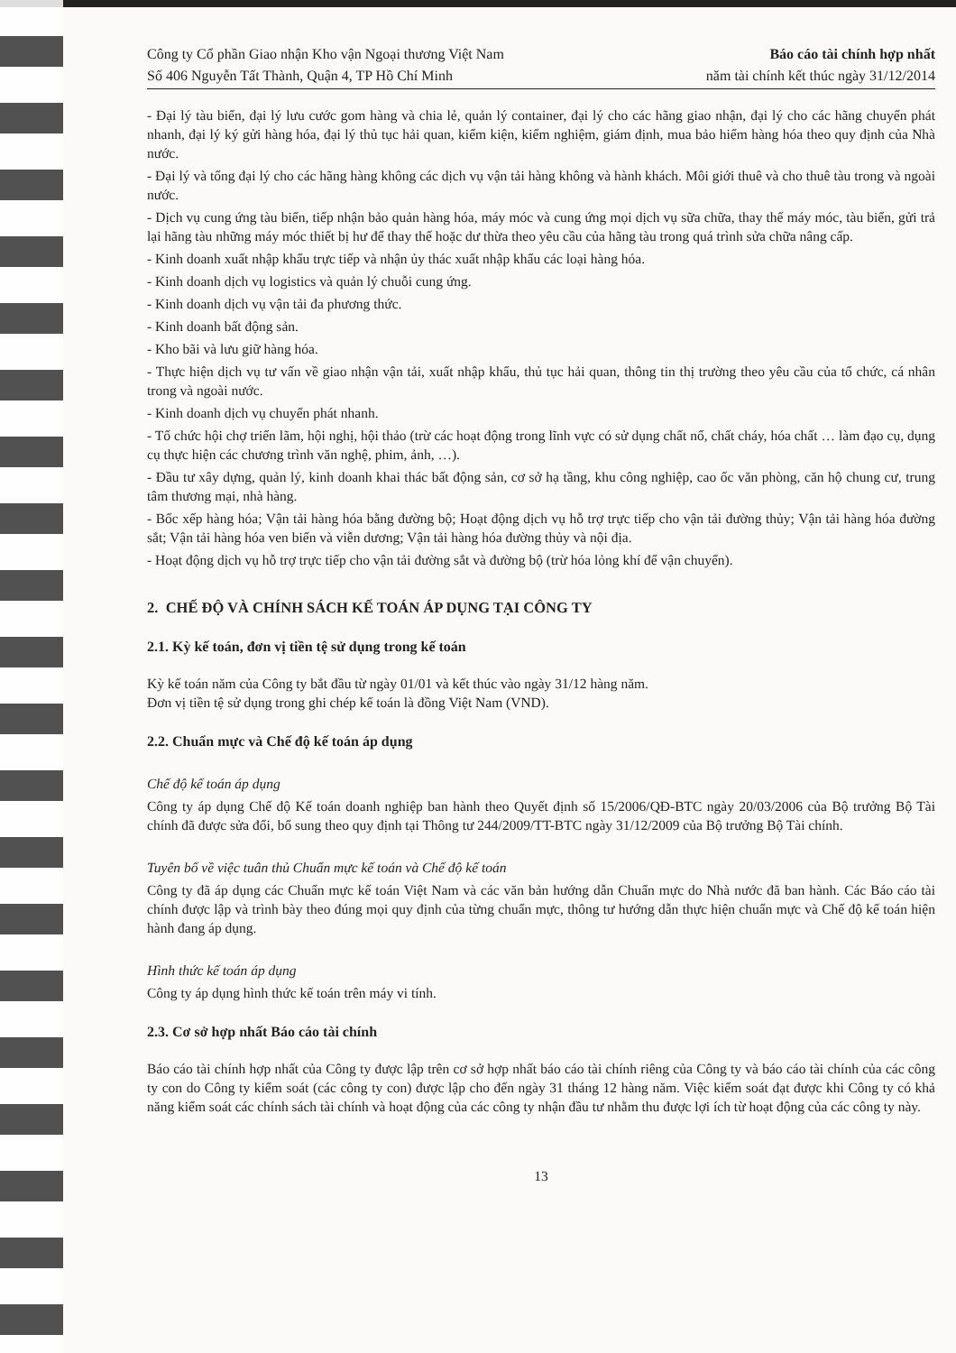Công ty Cổ phần Giao nhận Kho vận Ngoại thương Việt Nam
Số 406 Nguyễn Tất Thành, Quận 4, TP Hồ Chí Minh
Báo cáo tài chính hợp nhất
năm tài chính kết thúc ngày 31/12/2014
- Đại lý tàu biển, đại lý lưu cước gom hàng và chia lẻ, quản lý container, đại lý cho các hãng giao nhận, đại lý cho các hãng chuyển phát nhanh, đại lý ký gửi hàng hóa, đại lý thủ tục hải quan, kiểm kiện, kiểm nghiệm, giám định, mua bảo hiểm hàng hóa theo quy định của Nhà nước.
- Đại lý và tổng đại lý cho các hãng hàng không các dịch vụ vận tải hàng không và hành khách. Môi giới thuê và cho thuê tàu trong và ngoài nước.
- Dịch vụ cung ứng tàu biển, tiếp nhận bảo quản hàng hóa, máy móc và cung ứng mọi dịch vụ sữa chữa, thay thế máy móc, tàu biển, gửi trả lại hãng tàu những máy móc thiết bị hư để thay thế hoặc dư thừa theo yêu cầu của hãng tàu trong quá trình sửa chữa nâng cấp.
- Kinh doanh xuất nhập khẩu trực tiếp và nhận ủy thác xuất nhập khẩu các loại hàng hóa.
- Kinh doanh dịch vụ logistics và quản lý chuỗi cung ứng.
- Kinh doanh dịch vụ vận tải đa phương thức.
- Kinh doanh bất động sản.
- Kho bãi và lưu giữ hàng hóa.
- Thực hiện dịch vụ tư vấn về giao nhận vận tải, xuất nhập khẩu, thủ tục hải quan, thông tin thị trường theo yêu cầu của tổ chức, cá nhân trong và ngoài nước.
- Kinh doanh dịch vụ chuyển phát nhanh.
- Tổ chức hội chợ triển lãm, hội nghị, hội thảo (trừ các hoạt động trong lĩnh vực có sử dụng chất nổ, chất cháy, hóa chất … làm đạo cụ, dụng cụ thực hiện các chương trình văn nghệ, phim, ảnh, …).
- Đầu tư xây dựng, quản lý, kinh doanh khai thác bất động sản, cơ sở hạ tầng, khu công nghiệp, cao ốc văn phòng, căn hộ chung cư, trung tâm thương mại, nhà hàng.
- Bốc xếp hàng hóa; Vận tải hàng hóa bằng đường bộ; Hoạt động dịch vụ hỗ trợ trực tiếp cho vận tải đường thủy; Vận tải hàng hóa đường sắt; Vận tải hàng hóa ven biển và viễn dương; Vận tải hàng hóa đường thủy và nội địa.
- Hoạt động dịch vụ hỗ trợ trực tiếp cho vận tải đường sắt và đường bộ (trừ hóa lỏng khí để vận chuyển).
2. CHẾ ĐỘ VÀ CHÍNH SÁCH KẾ TOÁN ÁP DỤNG TẠI CÔNG TY
2.1. Kỳ kế toán, đơn vị tiền tệ sử dụng trong kế toán
Kỳ kế toán năm của Công ty bắt đầu từ ngày 01/01 và kết thúc vào ngày 31/12 hàng năm.
Đơn vị tiền tệ sử dụng trong ghi chép kế toán là đồng Việt Nam (VND).
2.2. Chuẩn mực và Chế độ kế toán áp dụng
Chế độ kế toán áp dụng
Công ty áp dụng Chế độ Kế toán doanh nghiệp ban hành theo Quyết định số 15/2006/QĐ-BTC ngày 20/03/2006 của Bộ trưởng Bộ Tài chính đã được sửa đổi, bổ sung theo quy định tại Thông tư 244/2009/TT-BTC ngày 31/12/2009 của Bộ trưởng Bộ Tài chính.
Tuyên bố về việc tuân thủ Chuẩn mực kế toán và Chế độ kế toán
Công ty đã áp dụng các Chuẩn mực kế toán Việt Nam và các văn bản hướng dẫn Chuẩn mực do Nhà nước đã ban hành. Các Báo cáo tài chính được lập và trình bày theo đúng mọi quy định của từng chuẩn mực, thông tư hướng dẫn thực hiện chuẩn mực và Chế độ kế toán hiện hành đang áp dụng.
Hình thức kế toán áp dụng
Công ty áp dụng hình thức kế toán trên máy vi tính.
2.3. Cơ sở hợp nhất Báo cáo tài chính
Báo cáo tài chính hợp nhất của Công ty được lập trên cơ sở hợp nhất báo cáo tài chính riêng của Công ty và báo cáo tài chính của các công ty con do Công ty kiểm soát (các công ty con) được lập cho đến ngày 31 tháng 12 hàng năm. Việc kiểm soát đạt được khi Công ty có khả năng kiểm soát các chính sách tài chính và hoạt động của các công ty nhận đầu tư nhằm thu được lợi ích từ hoạt động của các công ty này.
13